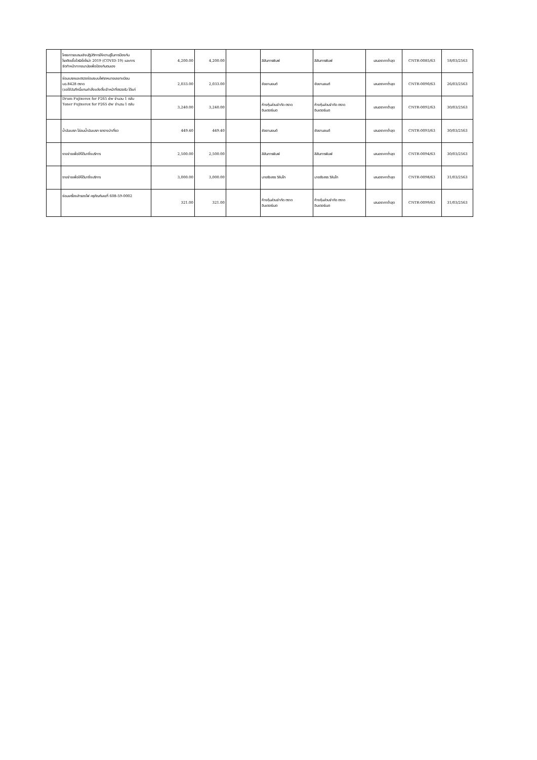| | โครงการอบรมเชิงปฏิบัติการให้ความรู้ในการป้องกัน โรคติดเชื้อไวรัสโคโรน่า 2019 (COVID-19) และการ จัดทำหน้ากากอนามัยเพื่อป้องกันตนเอง | 4,200.00 | 4,200.00 | | สีสันการพิมพ์ | สีสันการพิมพ์ | เสนอราคาต่ำสุด | CNTR-0085/63 | 18/03/2563 |
| | ซ่อมเบรคและตรวจซ่อมระบบไฟรถหมายเลขทะเบียน บฉ.8428 ตราด (ขอใช้บันทึกนี้แทนคำสั่งแต่งตั้งเจ้าหน้าที่ตรวจรับ ได้แก่ | 2,033.00 | 2,033.00 | | ชัยยานยนต์ | ชัยยานยนต์ | เสนอราคาต่ำสุด | CNTR-0090/63 | 26/03/2563 |
| | Drum Fujixerox for P265 dw จำนวน 1 ตลับ Toner Fujixerox for P265 dw จำนวน 1 ตลับ | 3,240.00 | 3,240.00 | | ห้างหุ้นส่วนจำกัด ตราด อินเตอร์เนต | ห้างหุ้นส่วนจำกัด ตราด อินเตอร์เนต | เสนอราคาต่ำสุด | CNTR-0092/63 | 30/03/2563 |
| | น้ำมันเบรก ไล่ลมน้ำมันเบรก รถรางนำเที่ยว | 449.40 | 449.40 | | ชัยยานยนต์ | ชัยยานยนต์ | เสนอราคาต่ำสุด | CNTR-0093/63 | 30/03/2563 |
| | รายจ่ายเพื่อให้ได้มาซึ่งบริการ | 2,500.00 | 2,500.00 | | สีสันการพิมพ์ | สีสันการพิมพ์ | เสนอราคาต่ำสุด | CNTR-0094/63 | 30/03/2563 |
| | รายจ่ายเพื่อให้ได้มาซึ่งบริการ | 3,000.00 | 3,000.00 | | นายรังสรร วิลันโท | นายรังสรร วิลันโท | เสนอราคาต่ำสุด | CNTR-0098/63 | 31/03/2563 |
| | ซ่อมเครื่องสำรองไฟ ครุภัณฑ์เลขที่ 608-59-0002 | 321.00 | 321.00 | | ห้างหุ้นส่วนจำกัด ตราด อินเตอร์เนต | ห้างหุ้นส่วนจำกัด ตราด อินเตอร์เนต | เสนอราคาต่ำสุด | CNTR-0099/63 | 31/03/2563 |